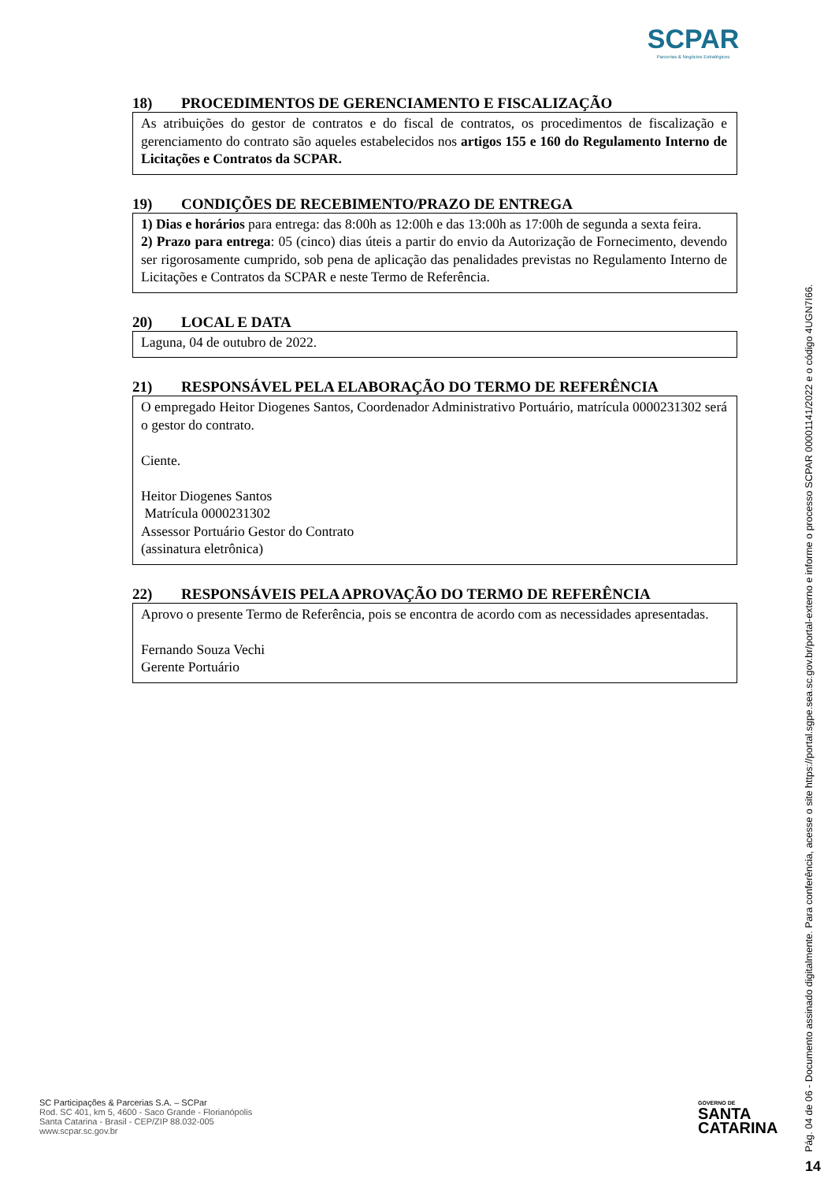SCPAR
Parcerias & Negócios Estratégicos
18) PROCEDIMENTOS DE GERENCIAMENTO E FISCALIZAÇÃO
As atribuições do gestor de contratos e do fiscal de contratos, os procedimentos de fiscalização e gerenciamento do contrato são aqueles estabelecidos nos artigos 155 e 160 do Regulamento Interno de Licitações e Contratos da SCPAR.
19) CONDIÇÕES DE RECEBIMENTO/PRAZO DE ENTREGA
1) Dias e horários para entrega: das 8:00h as 12:00h e das 13:00h as 17:00h de segunda a sexta feira.
2) Prazo para entrega: 05 (cinco) dias úteis a partir do envio da Autorização de Fornecimento, devendo ser rigorosamente cumprido, sob pena de aplicação das penalidades previstas no Regulamento Interno de Licitações e Contratos da SCPAR e neste Termo de Referência.
20) LOCAL E DATA
Laguna, 04 de outubro de 2022.
21) RESPONSÁVEL PELA ELABORAÇÃO DO TERMO DE REFERÊNCIA
O empregado Heitor Diogenes Santos, Coordenador Administrativo Portuário, matrícula 0000231302 será o gestor do contrato.
Ciente.
Heitor Diogenes Santos
Matrícula 0000231302
Assessor Portuário Gestor do Contrato
(assinatura eletrônica)
22) RESPONSÁVEIS PELA APROVAÇÃO DO TERMO DE REFERÊNCIA
Aprovo o presente Termo de Referência, pois se encontra de acordo com as necessidades apresentadas.
Fernando Souza Vechi
Gerente Portuário
SC Participações & Parcerias S.A. – SCPar
Rod. SC 401, km 5, 4600 - Saco Grande - Florianópolis
Santa Catarina - Brasil - CEP/ZIP 88.032-005
www.scpar.sc.gov.br
GOVERNO DE
SANTA
CATARINA
Pág. 04 de 06 - Documento assinado digitalmente. Para conferência, acesse o site https://portal.sgpe.sea.sc.gov.br/portal-externo e informe o processo SCPAR 00001141/2022 e o código 4UGN7I66.
14